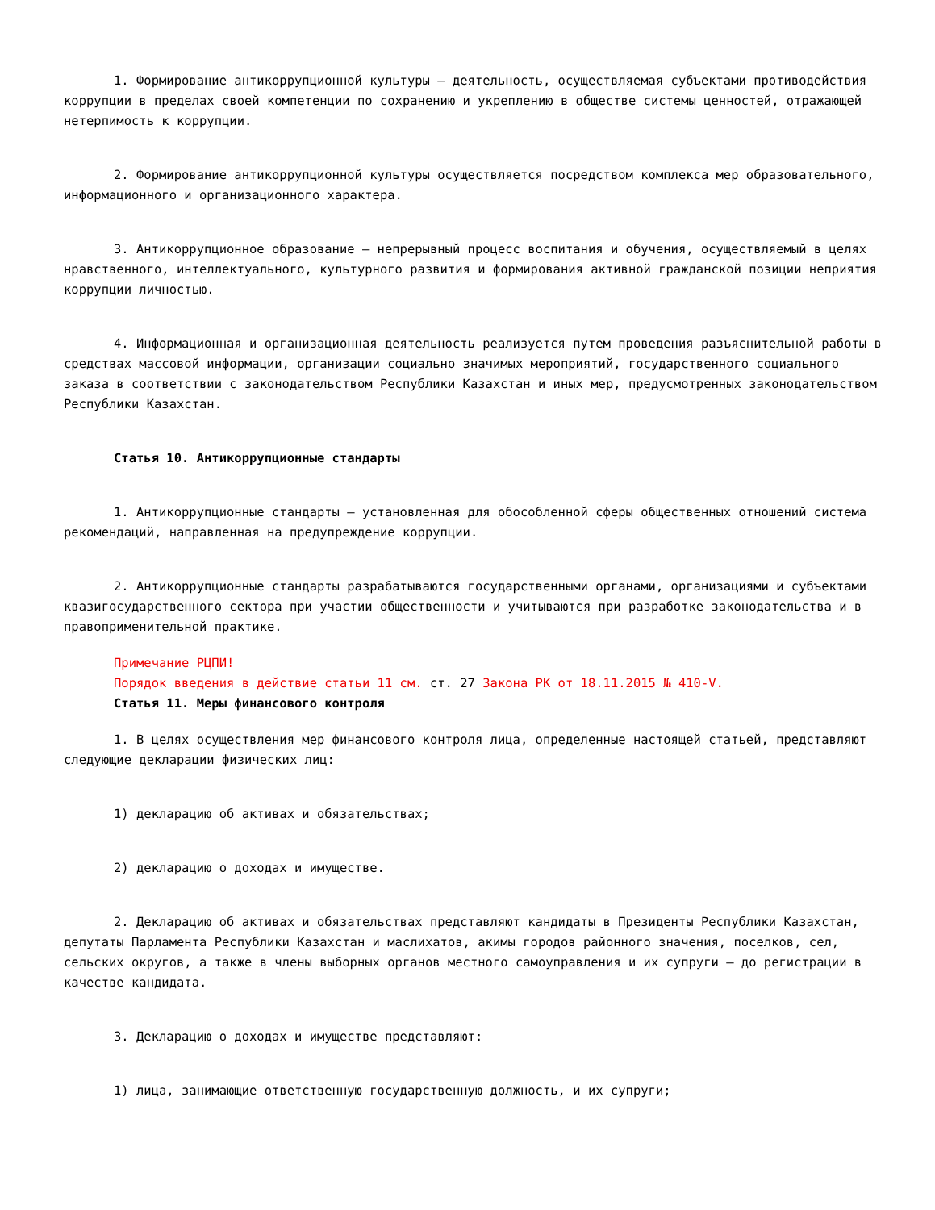1. Формирование антикоррупционной культуры – деятельность, осуществляемая субъектами противодействия коррупции в пределах своей компетенции по сохранению и укреплению в обществе системы ценностей, отражающей нетерпимость к коррупции.
2. Формирование антикоррупционной культуры осуществляется посредством комплекса мер образовательного, информационного и организационного характера.
3. Антикоррупционное образование – непрерывный процесс воспитания и обучения, осуществляемый в целях нравственного, интеллектуального, культурного развития и формирования активной гражданской позиции неприятия коррупции личностью.
4. Информационная и организационная деятельность реализуется путем проведения разъяснительной работы в средствах массовой информации, организации социально значимых мероприятий, государственного социального заказа в соответствии с законодательством Республики Казахстан и иных мер, предусмотренных законодательством Республики Казахстан.
Статья 10. Антикоррупционные стандарты
1. Антикоррупционные стандарты – установленная для обособленной сферы общественных отношений система рекомендаций, направленная на предупреждение коррупции.
2. Антикоррупционные стандарты разрабатываются государственными органами, организациями и субъектами квазигосударственного сектора при участии общественности и учитываются при разработке законодательства и в правоприменительной практике.
Примечание РЦПИ!
Порядок введения в действие статьи 11 см. ст. 27 Закона РК от 18.11.2015 № 410-V.
Статья 11. Меры финансового контроля
1. В целях осуществления мер финансового контроля лица, определенные настоящей статьей, представляют следующие декларации физических лиц:
1) декларацию об активах и обязательствах;
2) декларацию о доходах и имуществе.
2. Декларацию об активах и обязательствах представляют кандидаты в Президенты Республики Казахстан, депутаты Парламента Республики Казахстан и маслихатов, акимы городов районного значения, поселков, сел, сельских округов, а также в члены выборных органов местного самоуправления и их супруги – до регистрации в качестве кандидата.
3. Декларацию о доходах и имуществе представляют:
1) лица, занимающие ответственную государственную должность, и их супруги;